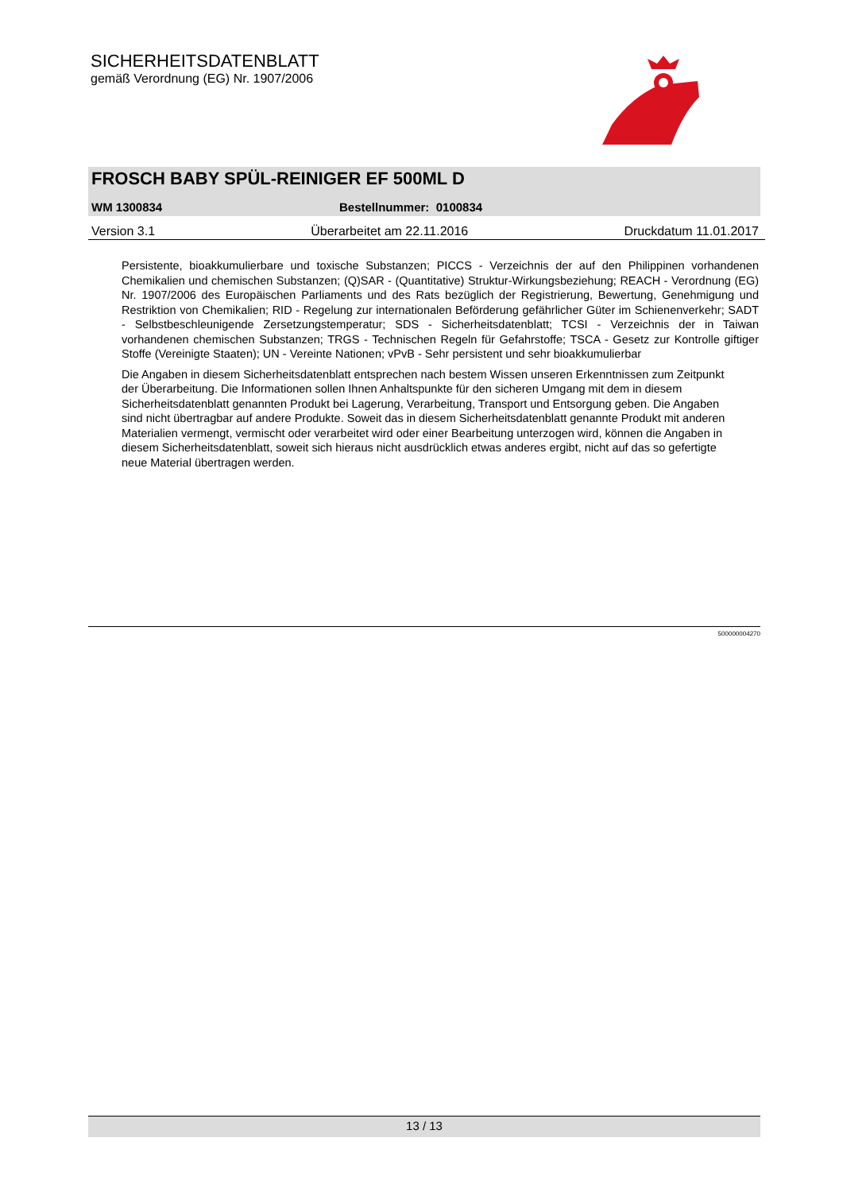SICHERHEITSDATENBLATT
gemäß Verordnung (EG) Nr. 1907/2006
FROSCH BABY SPÜL-REINIGER EF 500ML D
WM 1300834 Bestellnummer: 0100834
Version 3.1 Überarbeitet am 22.11.2016 Druckdatum 11.01.2017
Persistente, bioakkumulierbare und toxische Substanzen; PICCS - Verzeichnis der auf den Philippinen vorhandenen Chemikalien und chemischen Substanzen; (Q)SAR - (Quantitative) Struktur-Wirkungsbeziehung; REACH - Verordnung (EG) Nr. 1907/2006 des Europäischen Parliaments und des Rats bezüglich der Registrierung, Bewertung, Genehmigung und Restriktion von Chemikalien; RID - Regelung zur internationalen Beförderung gefährlicher Güter im Schienenverkehr; SADT - Selbstbeschleunigende Zersetzungstemperatur; SDS - Sicherheitsdatenblatt; TCSI - Verzeichnis der in Taiwan vorhandenen chemischen Substanzen; TRGS - Technischen Regeln für Gefahrstoffe; TSCA - Gesetz zur Kontrolle giftiger Stoffe (Vereinigte Staaten); UN - Vereinte Nationen; vPvB - Sehr persistent und sehr bioakkumulierbar
Die Angaben in diesem Sicherheitsdatenblatt entsprechen nach bestem Wissen unseren Erkenntnissen zum Zeitpunkt der Überarbeitung. Die Informationen sollen Ihnen Anhaltspunkte für den sicheren Umgang mit dem in diesem Sicherheitsdatenblatt genannten Produkt bei Lagerung, Verarbeitung, Transport und Entsorgung geben. Die Angaben sind nicht übertragbar auf andere Produkte. Soweit das in diesem Sicherheitsdatenblatt genannte Produkt mit anderen Materialien vermengt, vermischt oder verarbeitet wird oder einer Bearbeitung unterzogen wird, können die Angaben in diesem Sicherheitsdatenblatt, soweit sich hieraus nicht ausdrücklich etwas anderes ergibt, nicht auf das so gefertigte neue Material übertragen werden.
500000004270
13 / 13